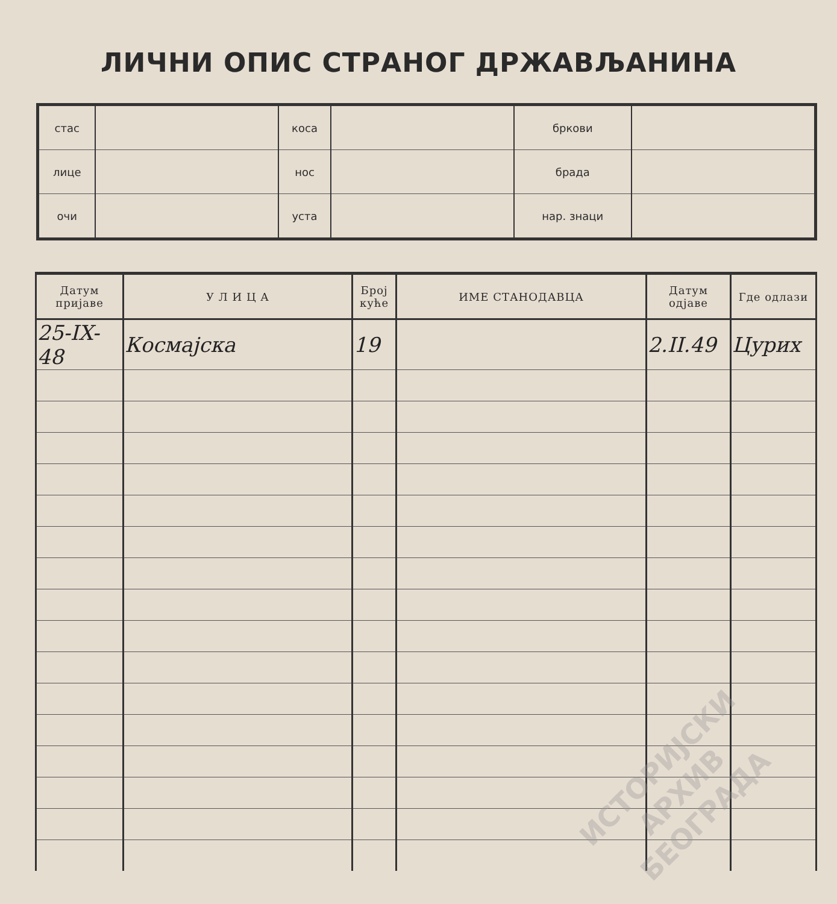ЛИЧНИ ОПИС СТРАНОГ ДРЖАВЉАНИНА
| стас | | коса | | бркови | |
| лице | | нос | | брада | |
| очи | | уста | | нар. знаци | |
| Датум пријаве | У Л И Ц А | Број куће | ИМЕ СТАНОДАВЦА | Датум одјаве | Где одлази |
| --- | --- | --- | --- | --- | --- |
| 25-IX-48 | Космајска | 19 | | 2.II.49 | Цурих |
ИСТОРИЈСКИ
АРХИВ
БЕОГРАДА